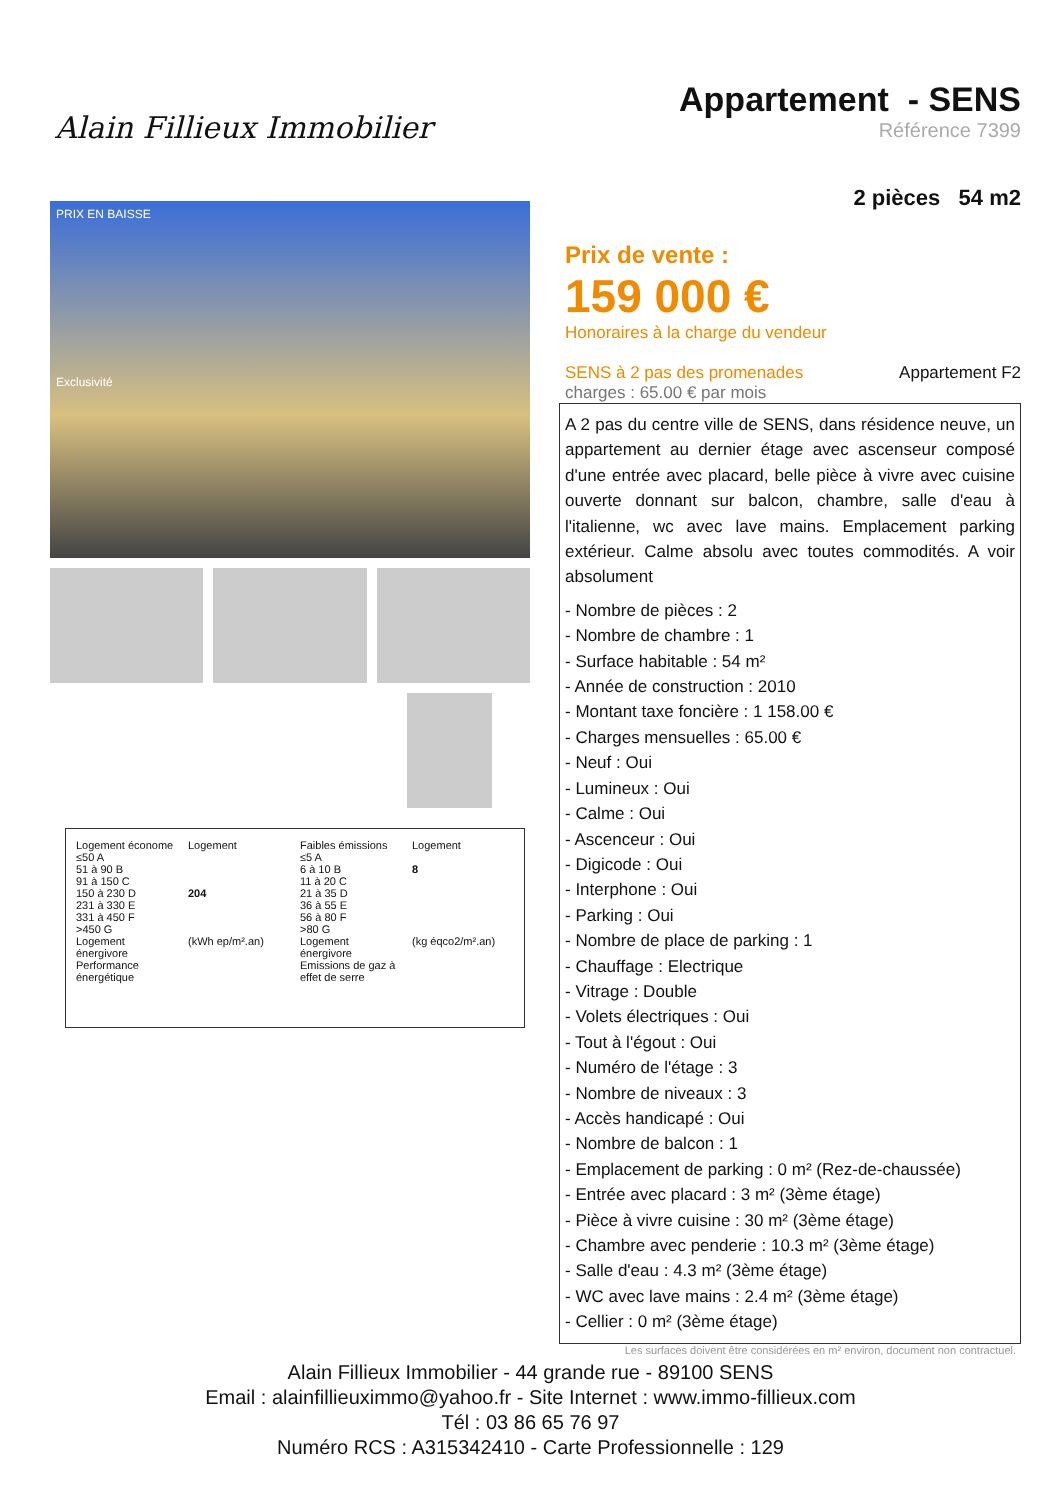Alain Fillieux Immobilier
Appartement - SENS
Référence 7399
2 pièces 54 m2
PRIX EN BAISSE
Exclusivité
Logement économe
≤50 A
51 à 90 B
91 à 150 C
150 à 230 D
231 à 330 E
331 à 450 F
>450 G
Logement énergivore
Performance énergétique
Logement
204
(kWh ep/m².an)
Faibles émissions
≤5 A
6 à 10 B
11 à 20 C
21 à 35 D
36 à 55 E
56 à 80 F
>80 G
Logement énergivore
Emissions de gaz à effet de serre
Logement
8
(kg éqco2/m².an)
Prix de vente :
159 000 €
Honoraires à la charge du vendeur
SENS à 2 pas des promenades Appartement F2
charges : 65.00 € par mois
A 2 pas du centre ville de SENS, dans résidence neuve, un appartement au dernier étage avec ascenseur composé d'une entrée avec placard, belle pièce à vivre avec cuisine ouverte donnant sur balcon, chambre, salle d'eau à l'italienne, wc avec lave mains. Emplacement parking extérieur. Calme absolu avec toutes commodités. A voir absolument
- Nombre de pièces : 2
- Nombre de chambre : 1
- Surface habitable : 54 m²
- Année de construction : 2010
- Montant taxe foncière : 1 158.00 €
- Charges mensuelles : 65.00 €
- Neuf : Oui
- Lumineux : Oui
- Calme : Oui
- Ascenceur : Oui
- Digicode : Oui
- Interphone : Oui
- Parking : Oui
- Nombre de place de parking : 1
- Chauffage : Electrique
- Vitrage : Double
- Volets électriques : Oui
- Tout à l'égout : Oui
- Numéro de l'étage : 3
- Nombre de niveaux : 3
- Accès handicapé : Oui
- Nombre de balcon : 1
- Emplacement de parking : 0 m² (Rez-de-chaussée)
- Entrée avec placard : 3 m² (3ème étage)
- Pièce à vivre cuisine : 30 m² (3ème étage)
- Chambre avec penderie : 10.3 m² (3ème étage)
- Salle d'eau : 4.3 m² (3ème étage)
- WC avec lave mains : 2.4 m² (3ème étage)
- Cellier : 0 m² (3ème étage)
Les surfaces doivent être considérées en m² environ, document non contractuel.
Alain Fillieux Immobilier - 44 grande rue - 89100 SENS
Email : alainfillieuximmo@yahoo.fr - Site Internet : www.immo-fillieux.com
Tél : 03 86 65 76 97
Numéro RCS : A315342410 - Carte Professionnelle : 129